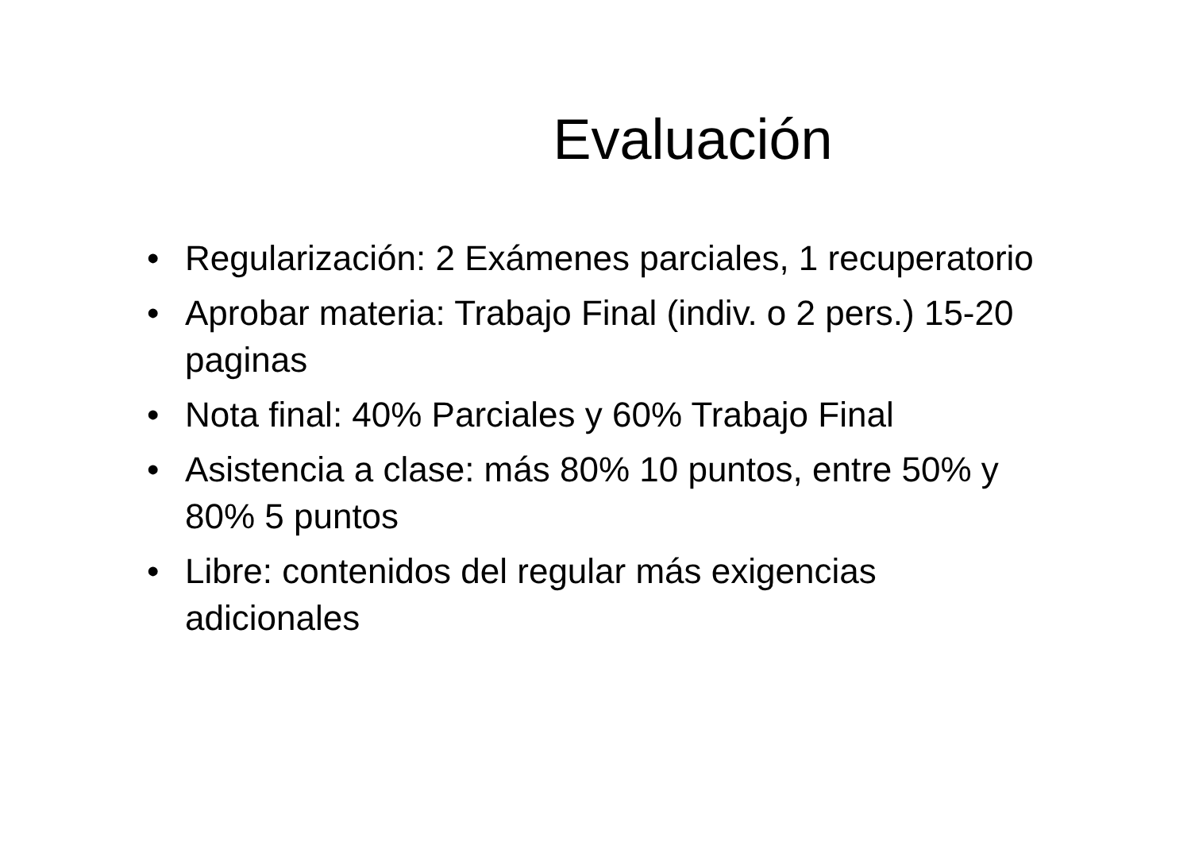Evaluación
• Regularización: 2 Exámenes parciales, 1 recuperatorio
• Aprobar materia: Trabajo Final (indiv. o 2 pers.) 15-20 paginas
• Nota final: 40% Parciales y 60% Trabajo Final
• Asistencia a clase: más 80% 10 puntos, entre 50% y 80% 5 puntos
• Libre: contenidos del regular más exigencias adicionales